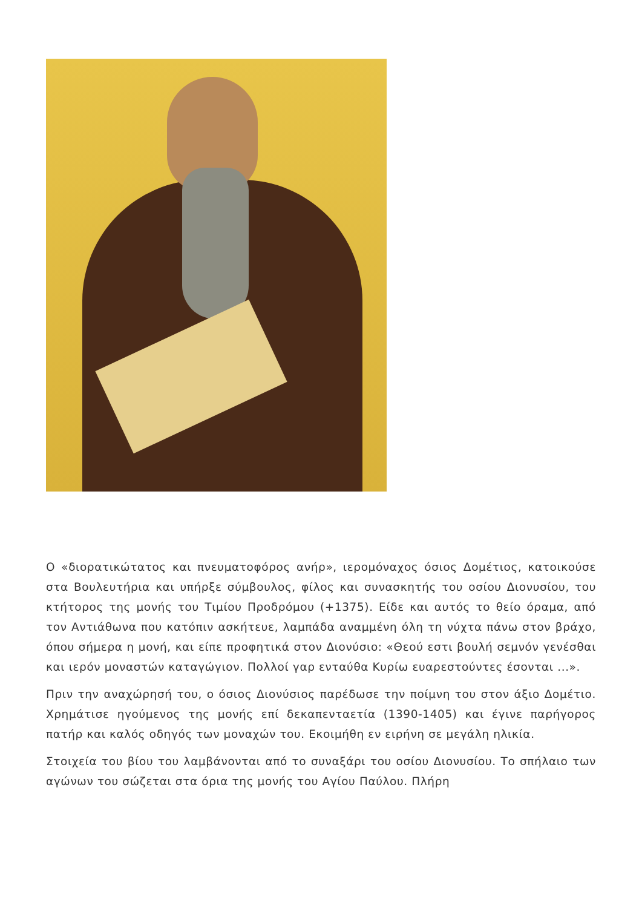Ο «διορατικώτατος και πνευματοφόρος ανήρ», ιερομόναχος όσιος Δομέτιος, κατοικούσε στα Βουλευτήρια και υπήρξε σύμβουλος, φίλος και συνασκητής του οσίου Διονυσίου, του κτήτορος της μονής του Τιμίου Προδρόμου (+1375). Είδε και αυτός το θείο όραμα, από τον Αντιάθωνα που κατόπιν ασκήτευε, λαμπάδα αναμμένη όλη τη νύχτα πάνω στον βράχο, όπου σήμερα η μονή, και είπε προφητικά στον Διονύσιο: «Θεού εστι βουλή σεμνόν γενέσθαι και ιερόν μοναστών καταγώγιον. Πολλοί γαρ ενταύθα Κυρίω ευαρεστούντες έσονται ...».
Πριν την αναχώρησή του, ο όσιος Διονύσιος παρέδωσε την ποίμνη του στον άξιο Δομέτιο. Χρημάτισε ηγούμενος της μονής επί δεκαπενταετία (1390-1405) και έγινε παρήγορος πατήρ και καλός οδηγός των μοναχών του. Εκοιμήθη εν ειρήνη σε μεγάλη ηλικία.
Στοιχεία του βίου του λαμβάνονται από το συναξάρι του οσίου Διονυσίου. Το σπήλαιο των αγώνων του σώζεται στα όρια της μονής του Αγίου Παύλου. Πλήρη